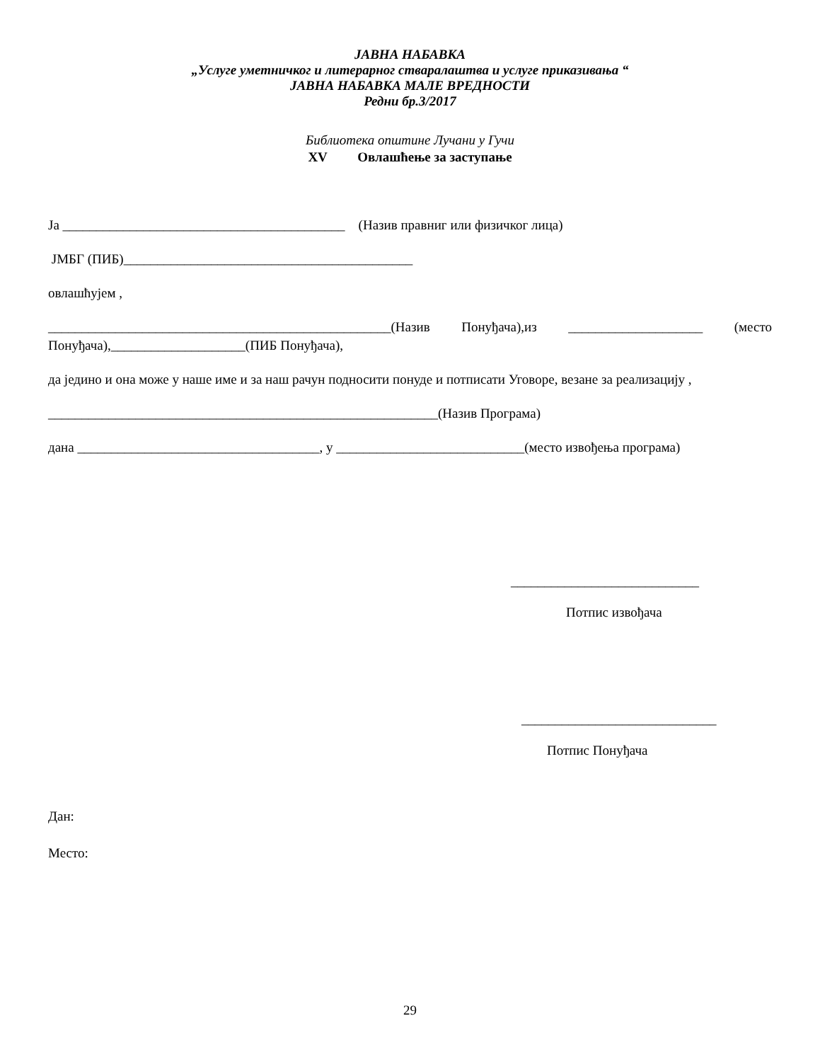ЈАВНА НАБАВКА
„Услуге уметничког и литерарног стваралаштва и услуге приказивања “
ЈАВНА НАБАВКА МАЛЕ ВРЕДНОСТИ
Редни бр.3/2017
Библиотека општине Лучани у Гучи
XV Овлашћење за заступање
Ја __________________________________________ (Назив правниг или физичког лица)
ЈМБГ (ПИБ)___________________________________________
овлашћујем ,
___________________________________________________(Назив Понуђача),из ____________________ (место Понуђача),____________________(ПИБ Понуђача),
да једино и она може у наше име и за наш рачун подносити понуде и потписати Уговоре, везане за реализацију ,
__________________________________________________________(Назив Програма)
дана ____________________________________, у ____________________________(место извођења програма)
____________________________
Потпис извођача
_____________________________
Потпис Понуђача
Дан:
Место:
29